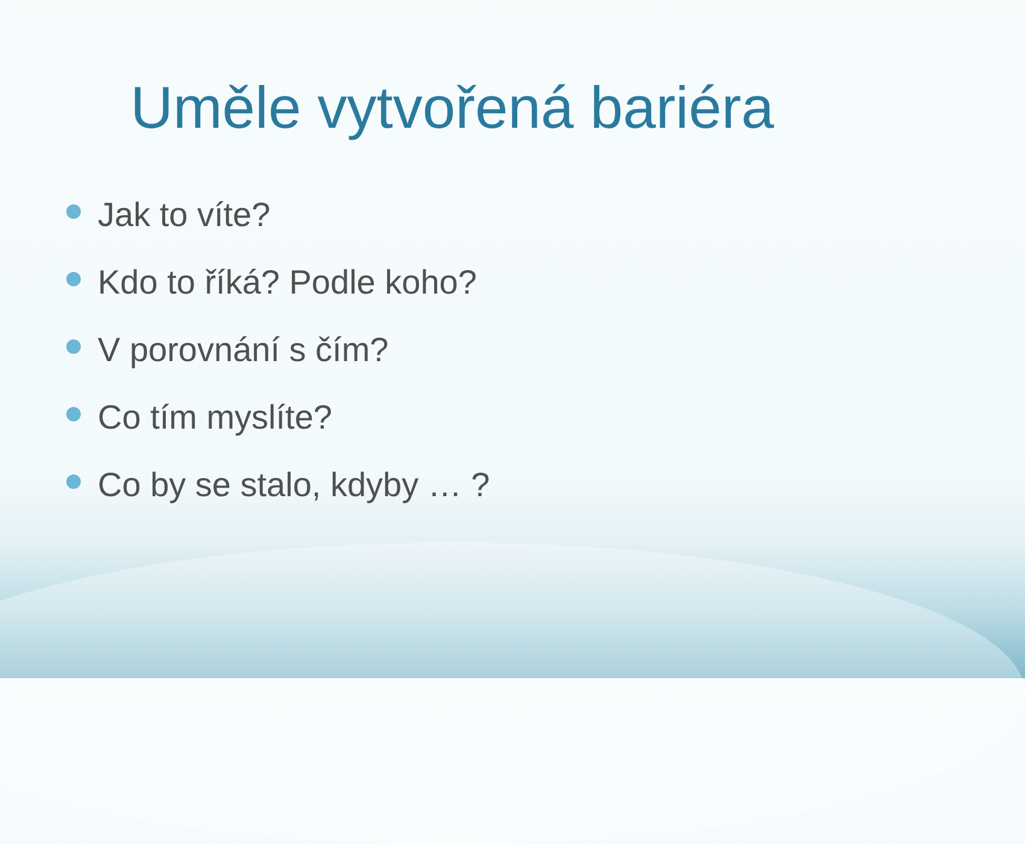Uměle vytvořená bariéra
Jak to víte?
Kdo to říká? Podle koho?
V porovnání s čím?
Co tím myslíte?
Co by se stalo, kdyby … ?